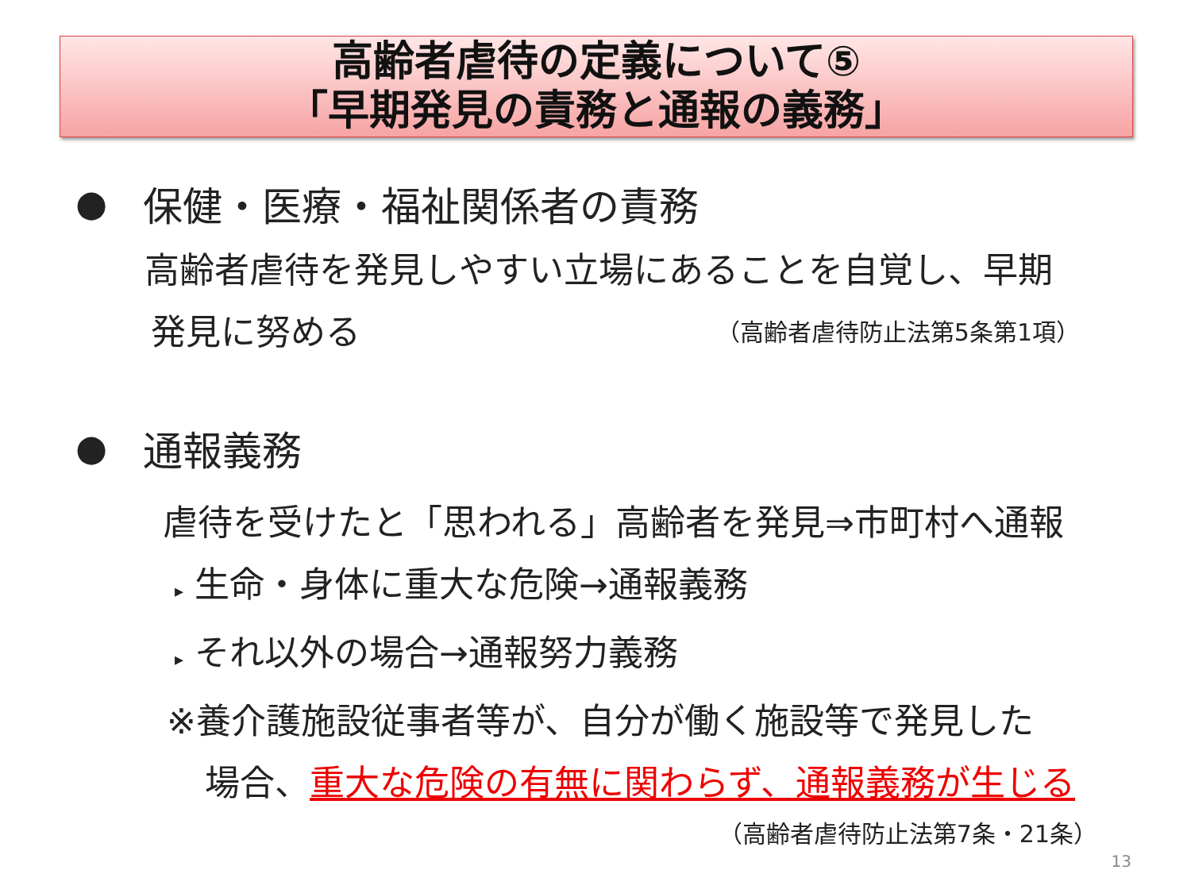高齢者虐待の定義について⑤
「早期発見の責務と通報の義務」
● 保健・医療・福祉関係者の責務
高齢者虐待を発見しやすい立場にあることを自覚し、早期
発見に努める （高齢者虐待防止法第5条第1項）
● 通報義務
虐待を受けたと「思われる」高齢者を発見⇒市町村へ通報
▸ 生命・身体に重大な危険→通報義務
▸ それ以外の場合→通報努力義務
※養介護施設従事者等が、自分が働く施設等で発見した
場合、重大な危険の有無に関わらず、通報義務が生じる
（高齢者虐待防止法第7条・21条）
13